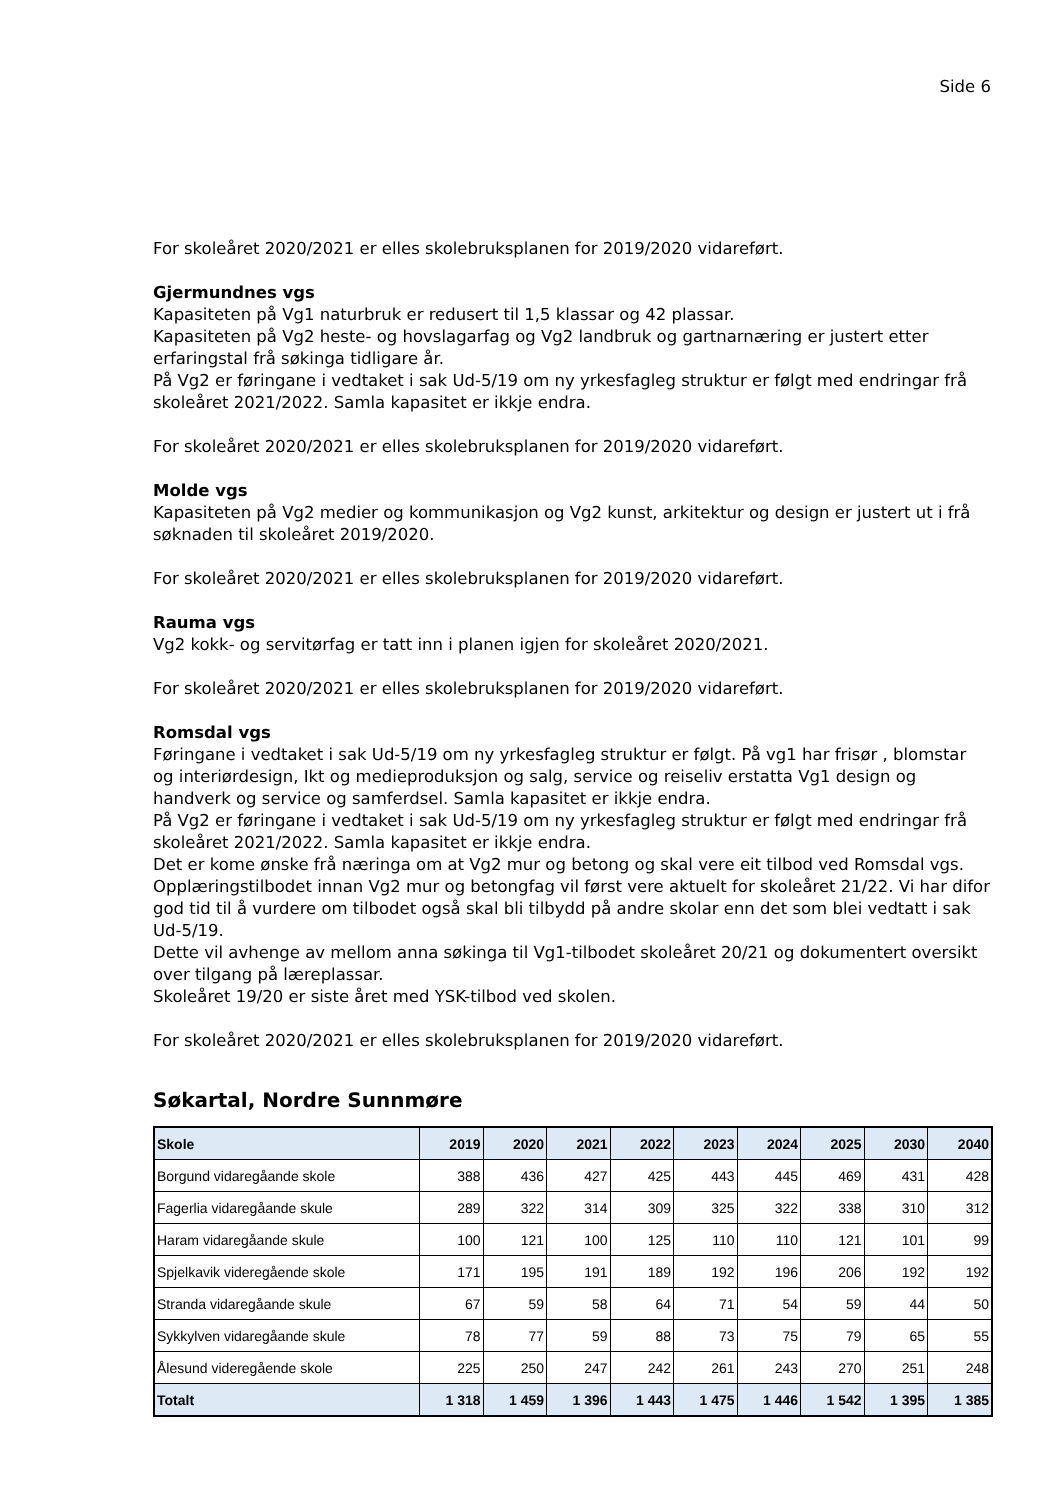Side 6
For skoleåret 2020/2021 er elles skolebruksplanen for 2019/2020 vidareført.
Gjermundnes vgs
Kapasiteten på Vg1 naturbruk er redusert til 1,5 klassar og 42 plassar.
Kapasiteten på Vg2 heste- og hovslagarfag og Vg2 landbruk og gartnarnæring er justert etter erfaringstal frå søkinga tidligare år.
På Vg2 er føringane i vedtaket i sak Ud-5/19 om ny yrkesfagleg struktur er følgt med endringar frå skoleåret 2021/2022. Samla kapasitet er ikkje endra.
For skoleåret 2020/2021 er elles skolebruksplanen for 2019/2020 vidareført.
Molde vgs
Kapasiteten på Vg2 medier og kommunikasjon og Vg2 kunst, arkitektur og design er justert ut i frå søknaden til skoleåret 2019/2020.
For skoleåret 2020/2021 er elles skolebruksplanen for 2019/2020 vidareført.
Rauma vgs
Vg2 kokk- og servitørfag er tatt inn i planen igjen for skoleåret 2020/2021.
For skoleåret 2020/2021 er elles skolebruksplanen for 2019/2020 vidareført.
Romsdal vgs
Føringane i vedtaket i sak Ud-5/19 om ny yrkesfagleg struktur er følgt. På vg1 har frisør , blomstar og interiørdesign, Ikt og medieproduksjon og salg, service og reiseliv erstatta Vg1 design og handverk og service og samferdsel. Samla kapasitet er ikkje endra.
På Vg2 er føringane i vedtaket i sak Ud-5/19 om ny yrkesfagleg struktur er følgt med endringar frå skoleåret 2021/2022. Samla kapasitet er ikkje endra.
Det er kome ønske frå næringa om at Vg2 mur og betong og skal vere eit tilbod ved Romsdal vgs. Opplæringstilbodet innan Vg2 mur og betongfag vil først vere aktuelt for skoleåret 21/22. Vi har difor god tid til å vurdere om tilbodet også skal bli tilbydd på andre skolar enn det som blei vedtatt i sak Ud-5/19.
Dette vil avhenge av mellom anna søkinga til Vg1-tilbodet skoleåret 20/21 og dokumentert oversikt over tilgang på læreplassar.
Skoleåret 19/20 er siste året med YSK-tilbod ved skolen.
For skoleåret 2020/2021 er elles skolebruksplanen for 2019/2020 vidareført.
Søkartal, Nordre Sunnmøre
| Skole | 2019 | 2020 | 2021 | 2022 | 2023 | 2024 | 2025 | 2030 | 2040 |
| --- | --- | --- | --- | --- | --- | --- | --- | --- | --- |
| Borgund vidaregåande skole | 388 | 436 | 427 | 425 | 443 | 445 | 469 | 431 | 428 |
| Fagerlia vidaregåande skule | 289 | 322 | 314 | 309 | 325 | 322 | 338 | 310 | 312 |
| Haram vidaregåande skule | 100 | 121 | 100 | 125 | 110 | 110 | 121 | 101 | 99 |
| Spjelkavik videregående skole | 171 | 195 | 191 | 189 | 192 | 196 | 206 | 192 | 192 |
| Stranda vidaregåande skule | 67 | 59 | 58 | 64 | 71 | 54 | 59 | 44 | 50 |
| Sykkylven vidaregåande skule | 78 | 77 | 59 | 88 | 73 | 75 | 79 | 65 | 55 |
| Ålesund videregående skole | 225 | 250 | 247 | 242 | 261 | 243 | 270 | 251 | 248 |
| Totalt | 1 318 | 1 459 | 1 396 | 1 443 | 1 475 | 1 446 | 1 542 | 1 395 | 1 385 |